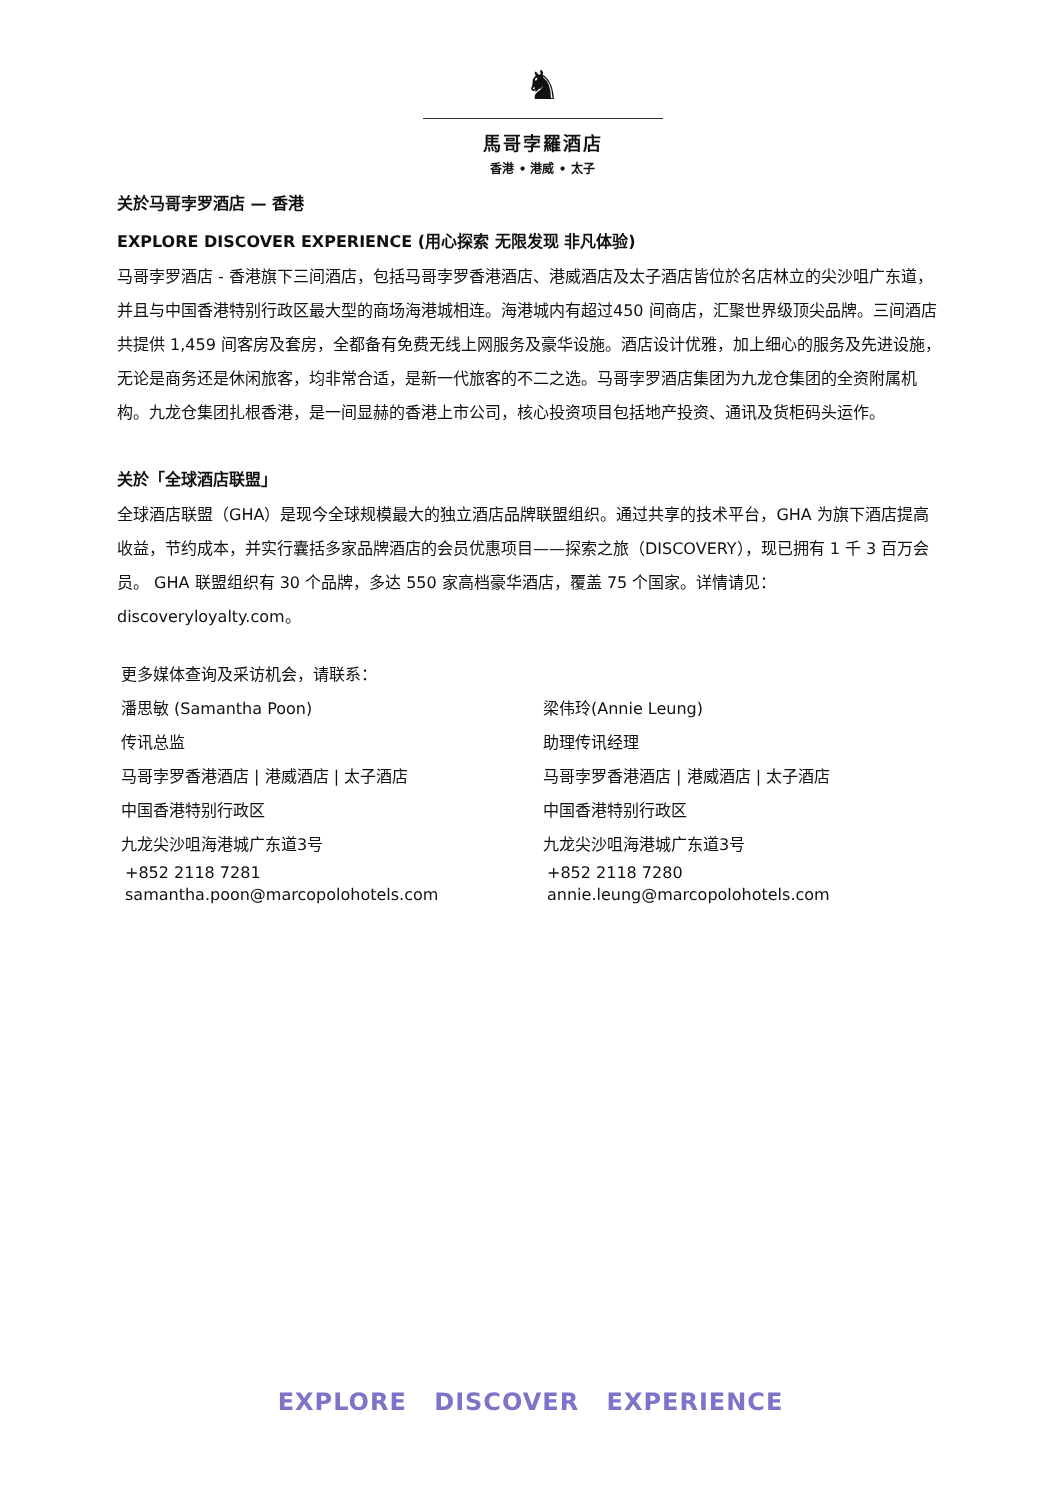♞
馬哥孛羅酒店
香港 • 港威 • 太子
关於马哥孛罗酒店 — 香港
EXPLORE DISCOVER EXPERIENCE (用心探索 无限发现 非凡体验)
马哥孛罗酒店 - 香港旗下三间酒店，包括马哥孛罗香港酒店、港威酒店及太子酒店皆位於名店林立的尖沙咀广东道，并且与中国香港特别行政区最大型的商场海港城相连。海港城内有超过450 间商店，汇聚世界级顶尖品牌。三间酒店共提供 1,459 间客房及套房，全都备有免费无线上网服务及豪华设施。酒店设计优雅，加上细心的服务及先进设施，无论是商务还是休闲旅客，均非常合适，是新一代旅客的不二之选。马哥孛罗酒店集团为九龙仓集团的全资附属机构。九龙仓集团扎根香港，是一间显赫的香港上市公司，核心投资项目包括地产投资、通讯及货柜码头运作。
关於「全球酒店联盟」
全球酒店联盟（GHA）是现今全球规模最大的独立酒店品牌联盟组织。通过共享的技术平台，GHA 为旗下酒店提高收益，节约成本，并实行囊括多家品牌酒店的会员优惠项目——探索之旅（DISCOVERY），现已拥有 1 千 3 百万会员。 GHA 联盟组织有 30 个品牌，多达 550 家高档豪华酒店，覆盖 75 个国家。详情请见：discoveryloyalty.com。
更多媒体查询及采访机会，请联系：
潘思敏 (Samantha Poon)
传讯总监
马哥孛罗香港酒店 | 港威酒店 | 太子酒店
中国香港特别行政区
九龙尖沙咀海港城广东道3号
+852 2118 7281
samantha.poon@marcopolohotels.com
梁伟玲(Annie Leung)
助理传讯经理
马哥孛罗香港酒店 | 港威酒店 | 太子酒店
中国香港特别行政区
九龙尖沙咀海港城广东道3号
+852 2118 7280
annie.leung@marcopolohotels.com
EXPLORE DISCOVER EXPERIENCE